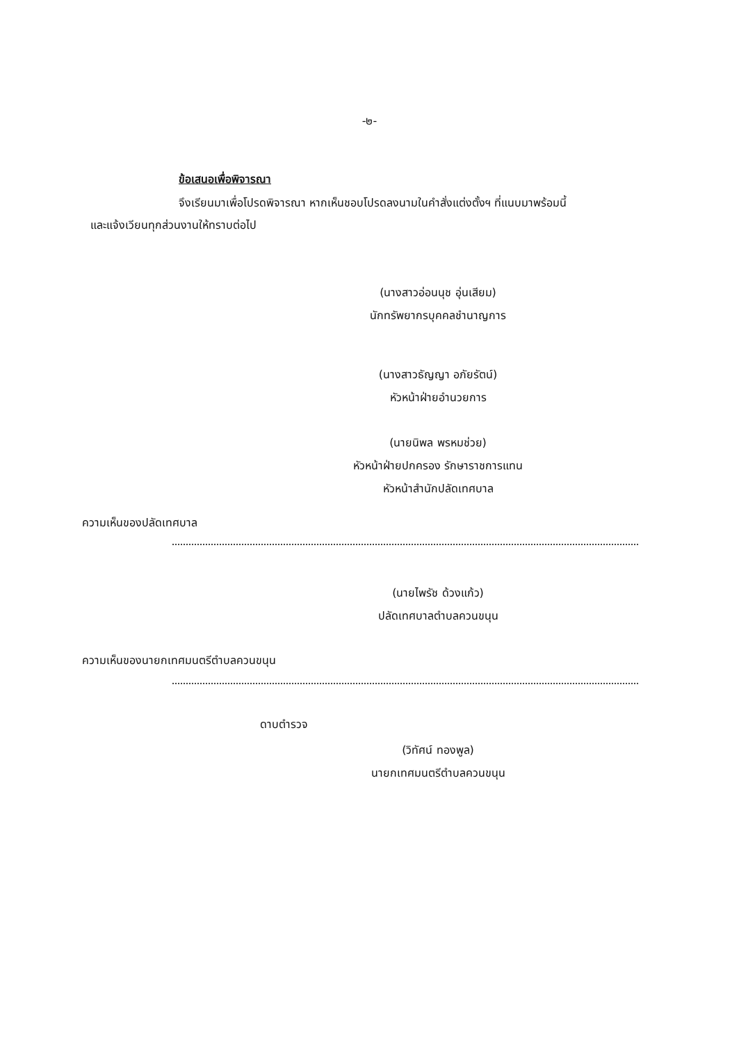-๒-
ข้อเสนอเพื่อพิจารณา
จึงเรียนมาเพื่อโปรดพิจารณา หากเห็นชอบโปรดลงนามในคำสั่งแต่งตั้งฯ ที่แนบมาพร้อมนี้
และแจ้งเวียนทุกส่วนงานให้ทราบต่อไป
(นางสาวอ่อนนุช อุ่นเสียม)
นักทรัพยากรบุคคลชำนาญการ
(นางสาวธัญญา อภัยรัตน์)
หัวหน้าฝ่ายอำนวยการ
(นายนิพล พรหมช่วย)
หัวหน้าฝ่ายปกครอง รักษาราชการแทน
หัวหน้าสำนักปลัดเทศบาล
ความเห็นของปลัดเทศบาล
(นายไพรัช ด้วงแก้ว)
ปลัดเทศบาลตำบลควนขนุน
ความเห็นของนายกเทศมนตรีตำบลควนขนุน
ดาบตำรวจ
(วิทัศน์ ทองพูล)
นายกเทศมนตรีตำบลควนขนุน